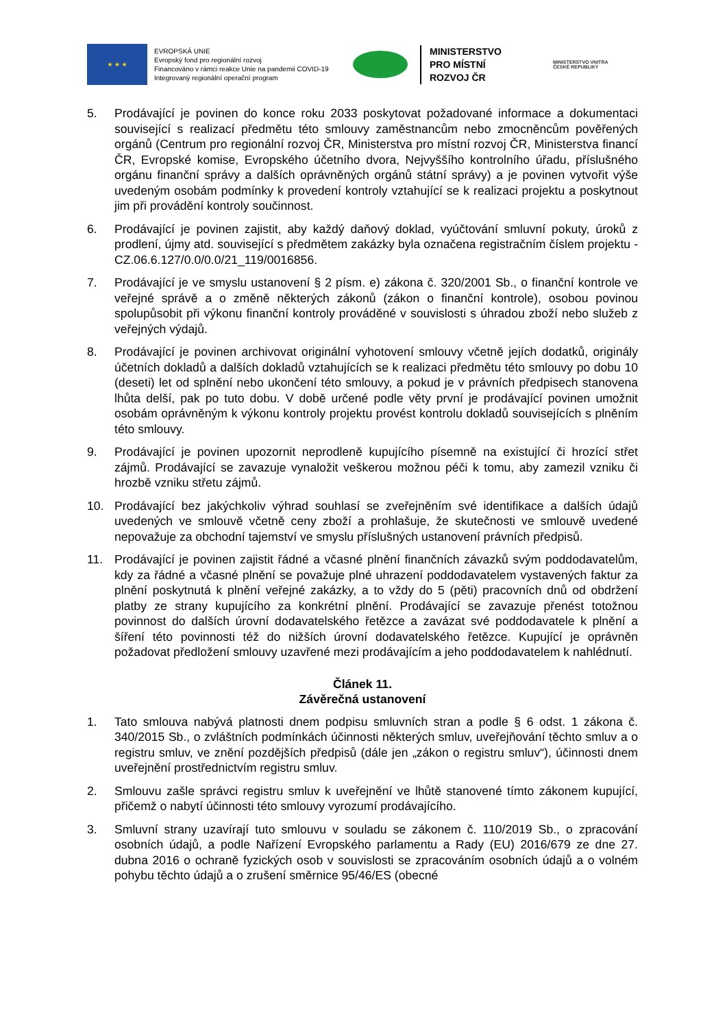★ ★ ★
EVROPSKÁ UNIE
Evropský fond pro regionální rozvoj
Financováno v rámci reakce Unie na pandemii COVID-19
Integrovaný regionální operační program
MINISTERSTVO
PRO MÍSTNÍ
ROZVOJ ČR
MINISTERSTVO VNITRA
ČESKÉ REPUBLIKY
5. Prodávající je povinen do konce roku 2033 poskytovat požadované informace a dokumentaci související s realizací předmětu této smlouvy zaměstnancům nebo zmocněncům pověřených orgánů (Centrum pro regionální rozvoj ČR, Ministerstva pro místní rozvoj ČR, Ministerstva financí ČR, Evropské komise, Evropského účetního dvora, Nejvyššího kontrolního úřadu, příslušného orgánu finanční správy a dalších oprávněných orgánů státní správy) a je povinen vytvořit výše uvedeným osobám podmínky k provedení kontroly vztahující se k realizaci projektu a poskytnout jim při provádění kontroly součinnost.
6. Prodávající je povinen zajistit, aby každý daňový doklad, vyúčtování smluvní pokuty, úroků z prodlení, újmy atd. související s předmětem zakázky byla označena registračním číslem projektu - CZ.06.6.127/0.0/0.0/21_119/0016856.
7. Prodávající je ve smyslu ustanovení § 2 písm. e) zákona č. 320/2001 Sb., o finanční kontrole ve veřejné správě a o změně některých zákonů (zákon o finanční kontrole), osobou povinou spolupůsobit při výkonu finanční kontroly prováděné v souvislosti s úhradou zboží nebo služeb z veřejných výdajů.
8. Prodávající je povinen archivovat originální vyhotovení smlouvy včetně jejích dodatků, originály účetních dokladů a dalších dokladů vztahujících se k realizaci předmětu této smlouvy po dobu 10 (deseti) let od splnění nebo ukončení této smlouvy, a pokud je v právních předpisech stanovena lhůta delší, pak po tuto dobu. V době určené podle věty první je prodávající povinen umožnit osobám oprávněným k výkonu kontroly projektu provést kontrolu dokladů souvisejících s plněním této smlouvy.
9. Prodávající je povinen upozornit neprodleně kupujícího písemně na existující či hrozící střet zájmů. Prodávající se zavazuje vynaložit veškerou možnou péči k tomu, aby zamezil vzniku či hrozbě vzniku střetu zájmů.
10. Prodávající bez jakýchkoliv výhrad souhlasí se zveřejněním své identifikace a dalších údajů uvedených ve smlouvě včetně ceny zboží a prohlašuje, že skutečnosti ve smlouvě uvedené nepovažuje za obchodní tajemství ve smyslu příslušných ustanovení právních předpisů.
11. Prodávající je povinen zajistit řádné a včasné plnění finančních závazků svým poddodavatelům, kdy za řádné a včasné plnění se považuje plné uhrazení poddodavatelem vystavených faktur za plnění poskytnutá k plnění veřejné zakázky, a to vždy do 5 (pěti) pracovních dnů od obdržení platby ze strany kupujícího za konkrétní plnění. Prodávající se zavazuje přenést totožnou povinnost do dalších úrovní dodavatelského řetězce a zavázat své poddodavatele k plnění a šíření této povinnosti též do nižších úrovní dodavatelského řetězce. Kupující je oprávněn požadovat předložení smlouvy uzavřené mezi prodávajícím a jeho poddodavatelem k nahlédnutí.
Článek 11.
Závěrečná ustanovení
1. Tato smlouva nabývá platnosti dnem podpisu smluvních stran a podle § 6 odst. 1 zákona č. 340/2015 Sb., o zvláštních podmínkách účinnosti některých smluv, uveřejňování těchto smluv a o registru smluv, ve znění pozdějších předpisů (dále jen „zákon o registru smluv“), účinnosti dnem uveřejnění prostřednictvím registru smluv.
2. Smlouvu zašle správci registru smluv k uveřejnění ve lhůtě stanovené tímto zákonem kupující, přičemž o nabytí účinnosti této smlouvy vyrozumí prodávajícího.
3. Smluvní strany uzavírají tuto smlouvu v souladu se zákonem č. 110/2019 Sb., o zpracování osobních údajů, a podle Nařízení Evropského parlamentu a Rady (EU) 2016/679 ze dne 27. dubna 2016 o ochraně fyzických osob v souvislosti se zpracováním osobních údajů a o volném pohybu těchto údajů a o zrušení směrnice 95/46/ES (obecné